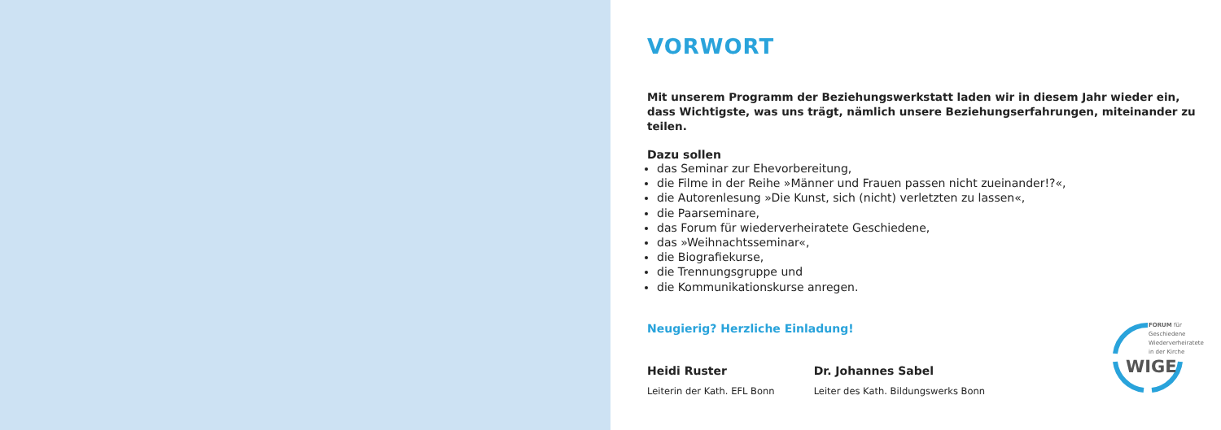VORWORT
Mit unserem Programm der Beziehungswerkstatt laden wir in diesem Jahr wieder ein,
dass Wichtigste, was uns trägt, nämlich unsere Beziehungserfahrungen, miteinander zu teilen.
Dazu sollen
das Seminar zur Ehevorbereitung,
die Filme in der Reihe »Männer und Frauen passen nicht zueinander!?«,
die Autorenlesung »Die Kunst, sich (nicht) verletzten zu lassen«,
die Paarseminare,
das Forum für wiederverheiratete Geschiedene,
das »Weihnachtsseminar«,
die Biografiekurse,
die Trennungsgruppe und
die Kommunikationskurse anregen.
Neugierig? Herzliche Einladung!
Heidi Ruster
Leiterin der Kath. EFL Bonn
Dr. Johannes Sabel
Leiter des Kath. Bildungswerks Bonn
FORUM für
Geschiedene
Wiederverheiratete
in der Kirche
WIGE